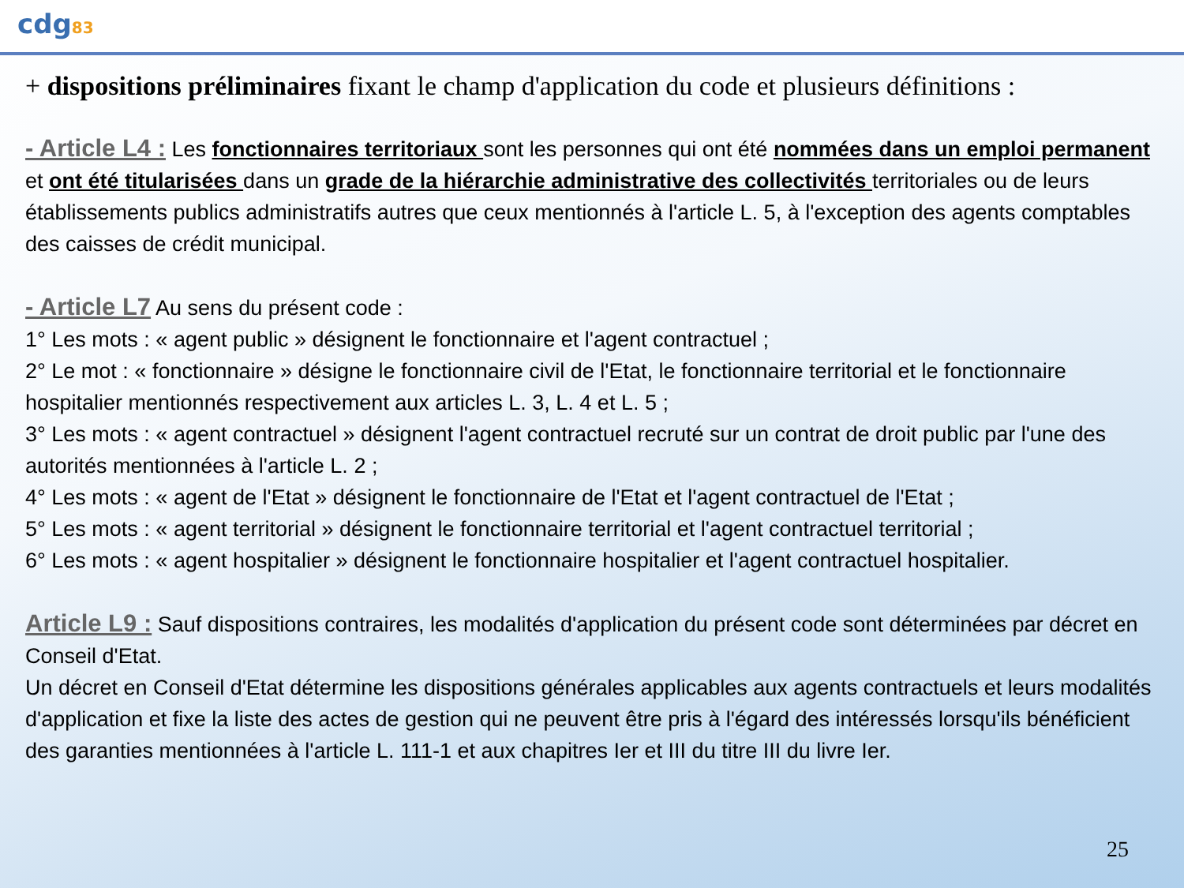cdg83
+ dispositions préliminaires fixant le champ d'application du code et plusieurs définitions :
- Article L4 : Les fonctionnaires territoriaux sont les personnes qui ont été nommées dans un emploi permanent et ont été titularisées dans un grade de la hiérarchie administrative des collectivités territoriales ou de leurs établissements publics administratifs autres que ceux mentionnés à l'article L. 5, à l'exception des agents comptables des caisses de crédit municipal.
- Article L7 Au sens du présent code :
1° Les mots : « agent public » désignent le fonctionnaire et l'agent contractuel ;
2° Le mot : « fonctionnaire » désigne le fonctionnaire civil de l'Etat, le fonctionnaire territorial et le fonctionnaire hospitalier mentionnés respectivement aux articles L. 3, L. 4 et L. 5 ;
3° Les mots : « agent contractuel » désignent l'agent contractuel recruté sur un contrat de droit public par l'une des autorités mentionnées à l'article L. 2 ;
4° Les mots : « agent de l'Etat » désignent le fonctionnaire de l'Etat et l'agent contractuel de l'Etat ;
5° Les mots : « agent territorial » désignent le fonctionnaire territorial et l'agent contractuel territorial ;
6° Les mots : « agent hospitalier » désignent le fonctionnaire hospitalier et l'agent contractuel hospitalier.
Article L9 : Sauf dispositions contraires, les modalités d'application du présent code sont déterminées par décret en Conseil d'Etat.
Un décret en Conseil d'Etat détermine les dispositions générales applicables aux agents contractuels et leurs modalités d'application et fixe la liste des actes de gestion qui ne peuvent être pris à l'égard des intéressés lorsqu'ils bénéficient des garanties mentionnées à l'article L. 111-1 et aux chapitres Ier et III du titre III du livre Ier.
25